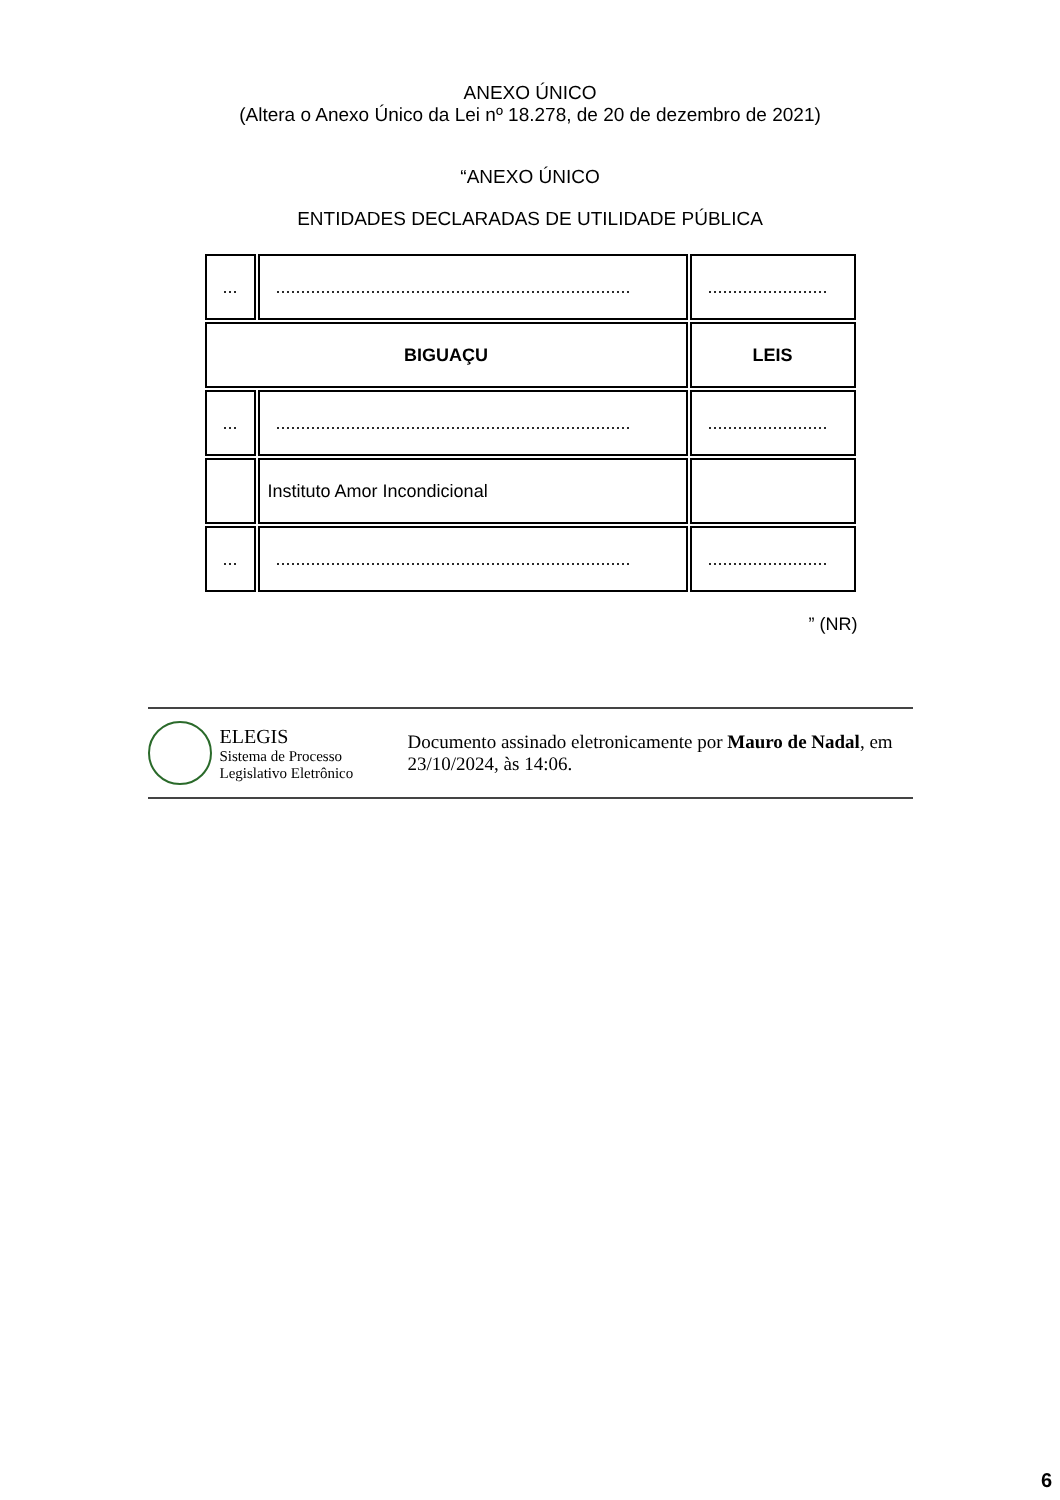ANEXO ÚNICO
(Altera o Anexo Único da Lei nº 18.278, de 20 de dezembro de 2021)
“ANEXO ÚNICO
ENTIDADES DECLARADAS DE UTILIDADE PÚBLICA
| ... | ....................................................................... | ........................ |
| BIGUAÇU | | LEIS |
| ... | ....................................................................... | ........................ |
| | Instituto Amor Incondicional | |
| ... | ....................................................................... | ........................ |
” (NR)
ELEGIS
Sistema de Processo
Legislativo Eletrônico
Documento assinado eletronicamente por Mauro de Nadal, em 23/10/2024, às 14:06.
6